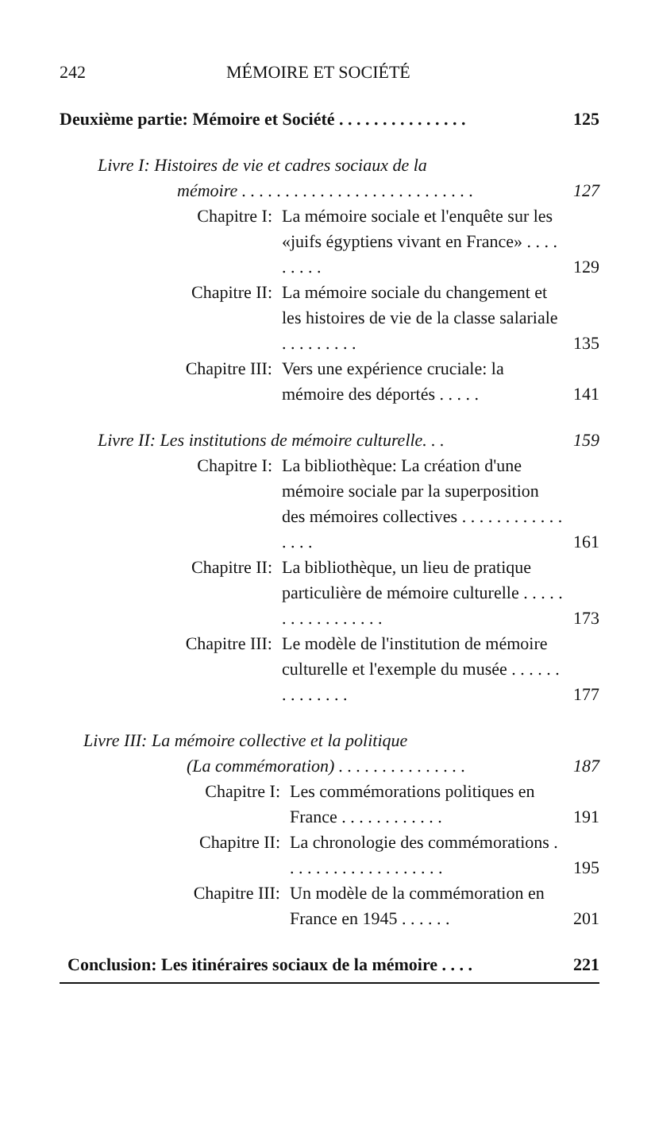242 MÉMOIRE ET SOCIÉTÉ
Deuxième partie: Mémoire et Société . . . . . . . . . . . . . . . 125
Livre I: Histoires de vie et cadres sociaux de la
mémoire . . . . . . . . . . . . . . . . . . . . . . . . . . . 127
Chapitre I: La mémoire sociale et l'enquête sur les «juifs égyptiens vivant en France» . . . . . . . . . 129
Chapitre II: La mémoire sociale du changement et les histoires de vie de la classe salariale . . . . . . . . . 135
Chapitre III: Vers une expérience cruciale: la mémoire des déportés . . . . . 141
Livre II: Les institutions de mémoire culturelle. . . 159
Chapitre I: La bibliothèque: La création d'une mémoire sociale par la superposition des mémoires collectives . . . . . . . . . . . . . . . . 161
Chapitre II: La bibliothèque, un lieu de pratique particulière de mémoire culturelle . . . . . . . . . . . . . . . . . 173
Chapitre III: Le modèle de l'institution de mémoire culturelle et l'exemple du musée . . . . . . . . . . . . . . 177
Livre III: La mémoire collective et la politique
(La commémoration) . . . . . . . . . . . . . . . 187
Chapitre I: Les commémorations politiques en France . . . . . . . . . . . . 191
Chapitre II: La chronologie des commémorations . . . . . . . . . . . . . . . . . . . 195
Chapitre III: Un modèle de la commémoration en France en 1945 . . . . . . 201
Conclusion: Les itinéraires sociaux de la mémoire . . . . 221